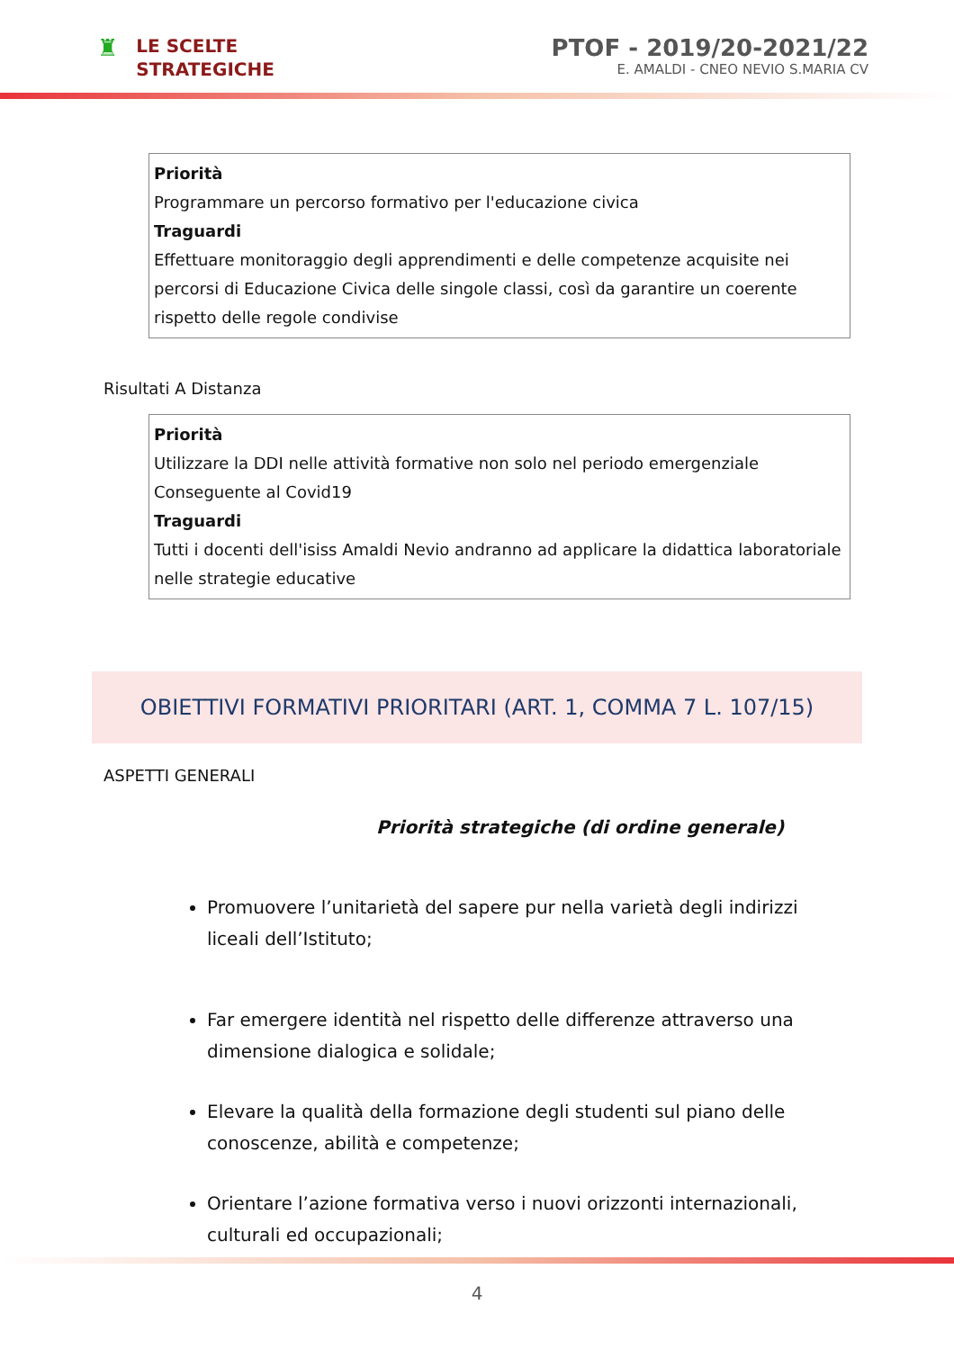♜
LE SCELTE
STRATEGICHE
PTOF - 2019/20-2021/22
E. AMALDI - CNEO NEVIO S.MARIA CV
Priorità
Programmare un percorso formativo per l'educazione civica
Traguardi
Effettuare monitoraggio degli apprendimenti e delle competenze acquisite nei percorsi di Educazione Civica delle singole classi, così da garantire un coerente rispetto delle regole condivise
Risultati A Distanza
Priorità
Utilizzare la DDI nelle attività formative non solo nel periodo emergenziale Conseguente al Covid19
Traguardi
Tutti i docenti dell'isiss Amaldi Nevio andranno ad applicare la didattica laboratoriale nelle strategie educative
OBIETTIVI FORMATIVI PRIORITARI (ART. 1, COMMA 7 L. 107/15)
ASPETTI GENERALI
Priorità strategiche (di ordine generale)
Promuovere l’unitarietà del sapere pur nella varietà degli indirizzi liceali dell’Istituto;
Far emergere identità nel rispetto delle differenze attraverso una dimensione dialogica e solidale;
Elevare la qualità della formazione degli studenti sul piano delle conoscenze, abilità e competenze;
Orientare l’azione formativa verso i nuovi orizzonti internazionali, culturali ed occupazionali;
4